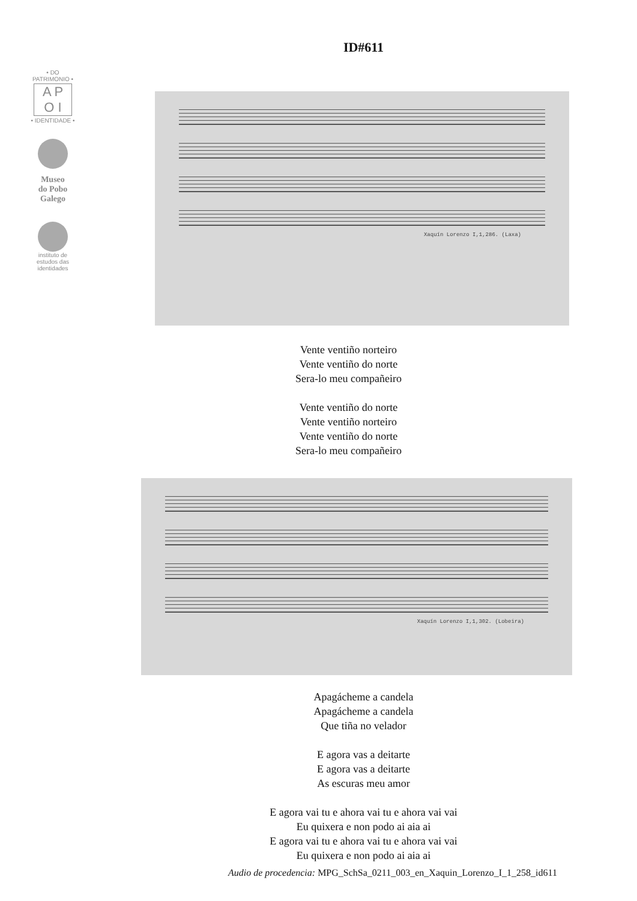• DO PATRIMONIO •
A P
O I
• IDENTIDADE •
Museo
do Pobo
Galego
instituto de
estudos das
identidades
ID#611
Xaquín Lorenzo I,1,286. (Laxa)
Vente ventiño norteiro
Vente ventiño do norte
Sera-lo meu compañeiro
Vente ventiño do norte
Vente ventiño norteiro
Vente ventiño do norte
Sera-lo meu compañeiro
Xaquín Lorenzo I,1,302. (Lobeira)
Apagácheme a candela
Apagácheme a candela
Que tiña no velador
E agora vas a deitarte
E agora vas a deitarte
As escuras meu amor
E agora vai tu e ahora vai tu e ahora vai vai
Eu quixera e non podo ai aia ai
E agora vai tu e ahora vai tu e ahora vai vai
Eu quixera e non podo ai aia ai
Audio de procedencia: MPG_SchSa_0211_003_en_Xaquin_Lorenzo_I_1_258_id611